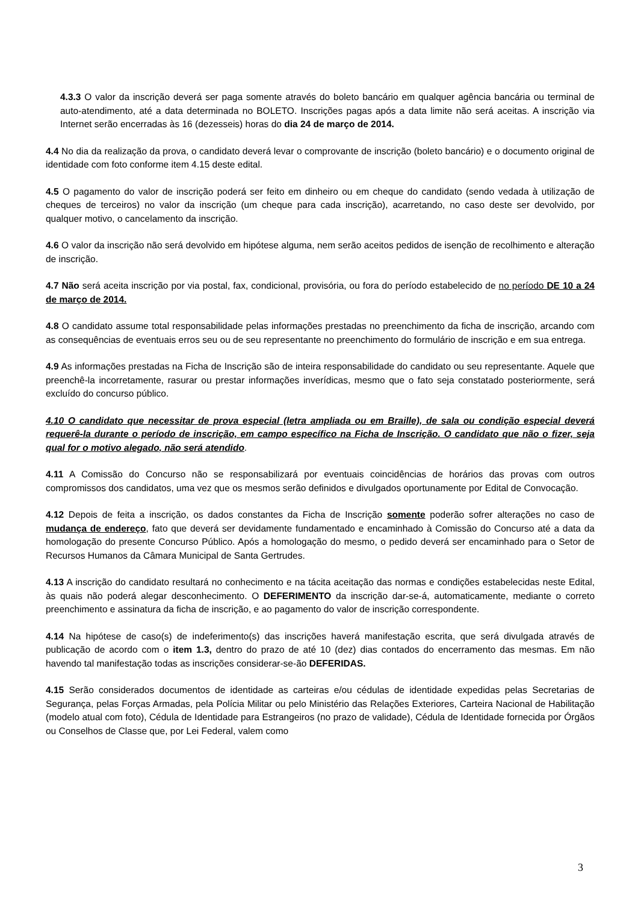4.3.3 O valor da inscrição deverá ser paga somente através do boleto bancário em qualquer agência bancária ou terminal de auto-atendimento, até a data determinada no BOLETO. Inscrições pagas após a data limite não será aceitas. A inscrição via Internet serão encerradas às 16 (dezesseis) horas do dia 24 de março de 2014.
4.4 No dia da realização da prova, o candidato deverá levar o comprovante de inscrição (boleto bancário) e o documento original de identidade com foto conforme item 4.15 deste edital.
4.5 O pagamento do valor de inscrição poderá ser feito em dinheiro ou em cheque do candidato (sendo vedada à utilização de cheques de terceiros) no valor da inscrição (um cheque para cada inscrição), acarretando, no caso deste ser devolvido, por qualquer motivo, o cancelamento da inscrição.
4.6 O valor da inscrição não será devolvido em hipótese alguma, nem serão aceitos pedidos de isenção de recolhimento e alteração de inscrição.
4.7 Não será aceita inscrição por via postal, fax, condicional, provisória, ou fora do período estabelecido de no período DE 10 a 24 de março de 2014.
4.8 O candidato assume total responsabilidade pelas informações prestadas no preenchimento da ficha de inscrição, arcando com as consequências de eventuais erros seu ou de seu representante no preenchimento do formulário de inscrição e em sua entrega.
4.9 As informações prestadas na Ficha de Inscrição são de inteira responsabilidade do candidato ou seu representante. Aquele que preenchê-la incorretamente, rasurar ou prestar informações inverídicas, mesmo que o fato seja constatado posteriormente, será excluído do concurso público.
4.10 O candidato que necessitar de prova especial (letra ampliada ou em Braille), de sala ou condição especial deverá requerê-la durante o período de inscrição, em campo específico na Ficha de Inscrição. O candidato que não o fizer, seja qual for o motivo alegado, não será atendido.
4.11 A Comissão do Concurso não se responsabilizará por eventuais coincidências de horários das provas com outros compromissos dos candidatos, uma vez que os mesmos serão definidos e divulgados oportunamente por Edital de Convocação.
4.12 Depois de feita a inscrição, os dados constantes da Ficha de Inscrição somente poderão sofrer alterações no caso de mudança de endereço, fato que deverá ser devidamente fundamentado e encaminhado à Comissão do Concurso até a data da homologação do presente Concurso Público. Após a homologação do mesmo, o pedido deverá ser encaminhado para o Setor de Recursos Humanos da Câmara Municipal de Santa Gertrudes.
4.13 A inscrição do candidato resultará no conhecimento e na tácita aceitação das normas e condições estabelecidas neste Edital, às quais não poderá alegar desconhecimento. O DEFERIMENTO da inscrição dar-se-á, automaticamente, mediante o correto preenchimento e assinatura da ficha de inscrição, e ao pagamento do valor de inscrição correspondente.
4.14 Na hipótese de caso(s) de indeferimento(s) das inscrições haverá manifestação escrita, que será divulgada através de publicação de acordo com o item 1.3, dentro do prazo de até 10 (dez) dias contados do encerramento das mesmas. Em não havendo tal manifestação todas as inscrições considerar-se-ão DEFERIDAS.
4.15 Serão considerados documentos de identidade as carteiras e/ou cédulas de identidade expedidas pelas Secretarias de Segurança, pelas Forças Armadas, pela Polícia Militar ou pelo Ministério das Relações Exteriores, Carteira Nacional de Habilitação (modelo atual com foto), Cédula de Identidade para Estrangeiros (no prazo de validade), Cédula de Identidade fornecida por Órgãos ou Conselhos de Classe que, por Lei Federal, valem como
3